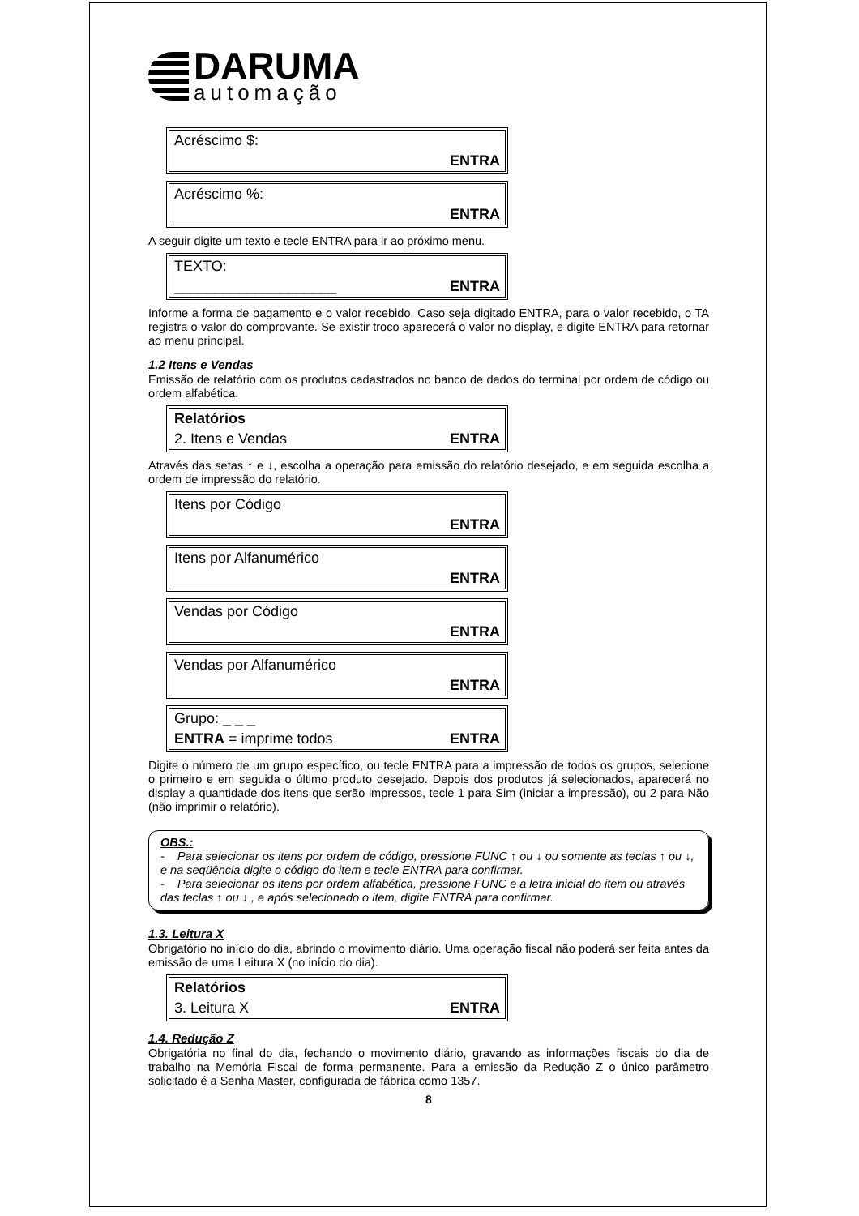DARUMA
automação
Acréscimo $:
ENTRA
Acréscimo %:
ENTRA
A seguir digite um texto e tecle ENTRA para ir ao próximo menu.
TEXTO:
____________________ ENTRA
Informe a forma de pagamento e o valor recebido. Caso seja digitado ENTRA, para o valor recebido, o TA registra o valor do comprovante. Se existir troco aparecerá o valor no display, e digite ENTRA para retornar ao menu principal.
1.2 Itens e Vendas
Emissão de relatório com os produtos cadastrados no banco de dados do terminal por ordem de código ou ordem alfabética.
Relatórios
2. Itens e Vendas ENTRA
Através das setas ↑ e ↓, escolha a operação para emissão do relatório desejado, e em seguida escolha a ordem de impressão do relatório.
Itens por Código
ENTRA
Itens por Alfanumérico
ENTRA
Vendas por Código
ENTRA
Vendas por Alfanumérico
ENTRA
Grupo: _ _ _
ENTRA = imprime todos ENTRA
Digite o número de um grupo específico, ou tecle ENTRA para a impressão de todos os grupos, selecione o primeiro e em seguida o último produto desejado. Depois dos produtos já selecionados, aparecerá no display a quantidade dos itens que serão impressos, tecle 1 para Sim (iniciar a impressão), ou 2 para Não (não imprimir o relatório).
OBS.:
- Para selecionar os itens por ordem de código, pressione FUNC ↑ ou ↓ ou somente as teclas ↑ ou ↓, e na seqüência digite o código do item e tecle ENTRA para confirmar.
- Para selecionar os itens por ordem alfabética, pressione FUNC e a letra inicial do item ou através das teclas ↑ ou ↓ , e após selecionado o item, digite ENTRA para confirmar.
1.3. Leitura X
Obrigatório no início do dia, abrindo o movimento diário. Uma operação fiscal não poderá ser feita antes da emissão de uma Leitura X (no início do dia).
Relatórios
3. Leitura X ENTRA
1.4. Redução Z
Obrigatória no final do dia, fechando o movimento diário, gravando as informações fiscais do dia de trabalho na Memória Fiscal de forma permanente. Para a emissão da Redução Z o único parâmetro solicitado é a Senha Master, configurada de fábrica como 1357.
8